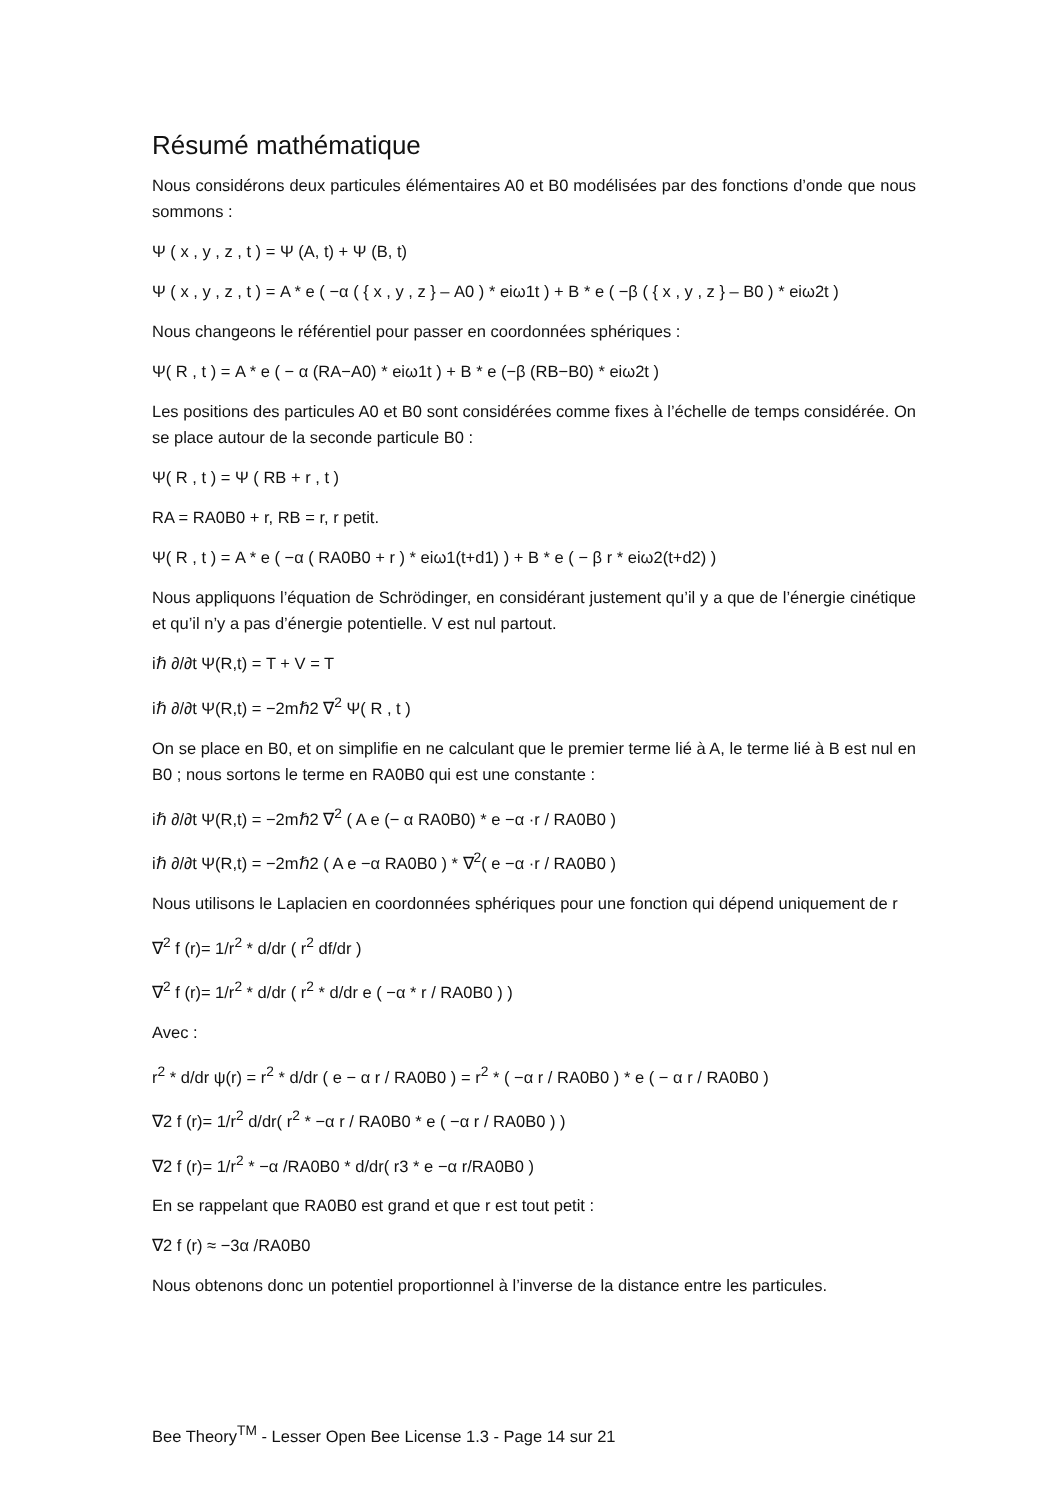Résumé mathématique
Nous considérons deux particules élémentaires A0 et B0 modélisées par des fonctions d’onde que nous sommons :
Ψ ( x , y , z , t ) = Ψ (A, t) + Ψ (B, t)
Ψ ( x , y , z , t ) = A * e ( −α ( { x , y , z } – A0 ) * eiω1t ) + B * e ( −β ( { x , y , z } – B0 ) * eiω2t )
Nous changeons le référentiel pour passer en coordonnées sphériques :
Ψ( R , t ) = A * e ( − α (RA−A0) * eiω1t ) + B * e (−β (RB−B0) * eiω2t )
Les positions des particules A0 et B0 sont considérées comme fixes à l’échelle de temps considérée. On se place autour de la seconde particule B0 :
Ψ( R , t ) = Ψ ( RB + r , t )
RA = RA0B0 + r, RB = r, r petit.
Ψ( R , t ) = A * e ( −α ( RA0B0 + r ) * eiω1(t+d1) ) + B * e ( − β r * eiω2(t+d2) )
Nous appliquons l’équation de Schrödinger, en considérant justement qu’il y a que de l’énergie cinétique et qu’il n’y a pas d’énergie potentielle. V est nul partout.
iℏ ∂/∂t Ψ(R,t) = T + V = T
iℏ ∂/∂t Ψ(R,t) = −2mℏ2 ∇<sup>2</sup> Ψ( R , t )
On se place en B0, et on simplifie en ne calculant que le premier terme lié à A, le terme lié à B est nul en B0 ; nous sortons le terme en RA0B0 qui est une constante :
iℏ ∂/∂t Ψ(R,t) = −2mℏ2 ∇<sup>2</sup> ( A e (− α RA0B0) * e −α ·r / RA0B0 )
iℏ ∂/∂t Ψ(R,t) = −2mℏ2 ( A e −α RA0B0 ) * ∇<sup>2</sup>( e −α ·r / RA0B0 )
Nous utilisons le Laplacien en coordonnées sphériques pour une fonction qui dépend uniquement de r
∇<sup>2</sup> f (r)= 1/r<sup>2</sup> * d/dr ( r<sup>2</sup> df/dr )
∇<sup>2</sup> f (r)= 1/r<sup>2</sup> * d/dr ( r<sup>2</sup> * d/dr e ( −α * r / RA0B0 ) )
Avec :
r<sup>2</sup> * d/dr ψ(r) = r<sup>2</sup> * d/dr ( e − α r / RA0B0 ) = r<sup>2</sup> * ( −α r / RA0B0 ) * e ( − α r / RA0B0 )
∇2 f (r)= 1/r<sup>2</sup> d/dr( r<sup>2</sup> * −α r / RA0B0 * e ( −α r / RA0B0 ) )
∇2 f (r)= 1/r<sup>2</sup> * −α /RA0B0 * d/dr( r3 * e −α r/RA0B0 )
En se rappelant que RA0B0 est grand et que r est tout petit :
∇2 f (r) ≈ −3α /RA0B0
Nous obtenons donc un potentiel proportionnel à l’inverse de la distance entre les particules.
Bee Theory<sup>TM</sup> - Lesser Open Bee License 1.3 - Page 14 sur 21